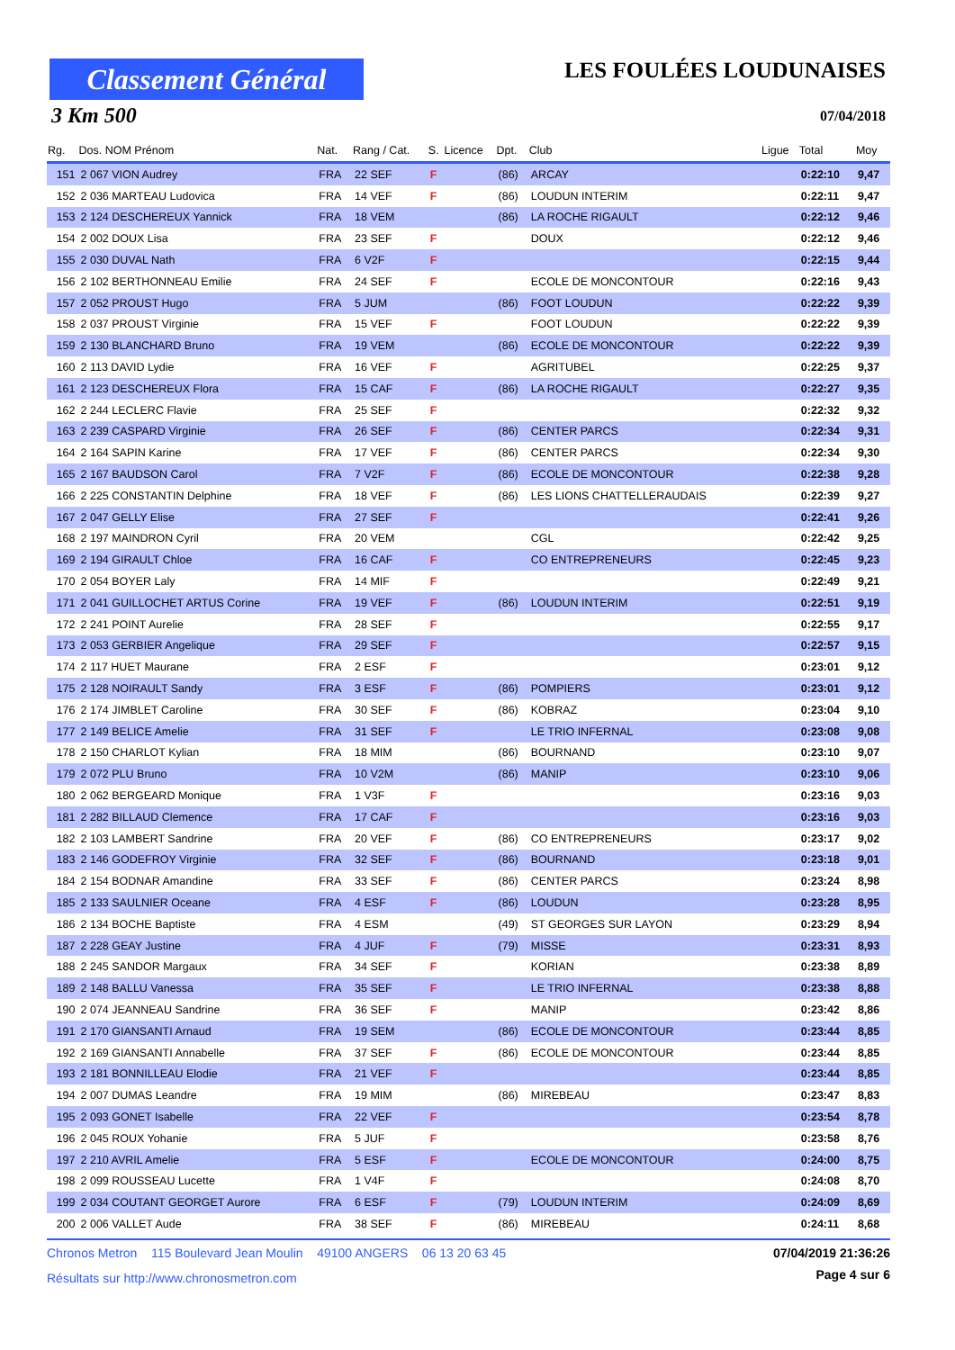Classement Général
3 Km 500
LES FOULÉES LOUDUNAISES
07/04/2018
| Rg. | Dos. NOM Prénom | Nat. | Rang / Cat. | S. | Licence | Dpt. | Club | Ligue | Total | Moy |
| --- | --- | --- | --- | --- | --- | --- | --- | --- | --- | --- |
| 151 | 2 067 VION Audrey | FRA | 22 SEF | F | | (86) | ARCAY | | 0:22:10 | 9,47 |
| 152 | 2 036 MARTEAU Ludovica | FRA | 14 VEF | F | | (86) | LOUDUN INTERIM | | 0:22:11 | 9,47 |
| 153 | 2 124 DESCHEREUX Yannick | FRA | 18 VEM | | | (86) | LA ROCHE RIGAULT | | 0:22:12 | 9,46 |
| 154 | 2 002 DOUX Lisa | FRA | 23 SEF | F | | | DOUX | | 0:22:12 | 9,46 |
| 155 | 2 030 DUVAL Nath | FRA | 6 V2F | F | | | | | 0:22:15 | 9,44 |
| 156 | 2 102 BERTHONNEAU Emilie | FRA | 24 SEF | F | | | ECOLE DE MONCONTOUR | | 0:22:16 | 9,43 |
| 157 | 2 052 PROUST Hugo | FRA | 5 JUM | | | (86) | FOOT LOUDUN | | 0:22:22 | 9,39 |
| 158 | 2 037 PROUST Virginie | FRA | 15 VEF | F | | | FOOT LOUDUN | | 0:22:22 | 9,39 |
| 159 | 2 130 BLANCHARD Bruno | FRA | 19 VEM | | | (86) | ECOLE DE MONCONTOUR | | 0:22:22 | 9,39 |
| 160 | 2 113 DAVID Lydie | FRA | 16 VEF | F | | | AGRITUBEL | | 0:22:25 | 9,37 |
| 161 | 2 123 DESCHEREUX Flora | FRA | 15 CAF | F | | (86) | LA ROCHE RIGAULT | | 0:22:27 | 9,35 |
| 162 | 2 244 LECLERC Flavie | FRA | 25 SEF | F | | | | | 0:22:32 | 9,32 |
| 163 | 2 239 CASPARD Virginie | FRA | 26 SEF | F | | (86) | CENTER PARCS | | 0:22:34 | 9,31 |
| 164 | 2 164 SAPIN Karine | FRA | 17 VEF | F | | (86) | CENTER PARCS | | 0:22:34 | 9,30 |
| 165 | 2 167 BAUDSON Carol | FRA | 7 V2F | F | | (86) | ECOLE DE MONCONTOUR | | 0:22:38 | 9,28 |
| 166 | 2 225 CONSTANTIN Delphine | FRA | 18 VEF | F | | (86) | LES LIONS CHATTELLERAUDAIS | | 0:22:39 | 9,27 |
| 167 | 2 047 GELLY Elise | FRA | 27 SEF | F | | | | | 0:22:41 | 9,26 |
| 168 | 2 197 MAINDRON Cyril | FRA | 20 VEM | | | | CGL | | 0:22:42 | 9,25 |
| 169 | 2 194 GIRAULT Chloe | FRA | 16 CAF | F | | | CO ENTREPRENEURS | | 0:22:45 | 9,23 |
| 170 | 2 054 BOYER Laly | FRA | 14 MIF | F | | | | | 0:22:49 | 9,21 |
| 171 | 2 041 GUILLOCHET ARTUS Corine | FRA | 19 VEF | F | | (86) | LOUDUN INTERIM | | 0:22:51 | 9,19 |
| 172 | 2 241 POINT Aurelie | FRA | 28 SEF | F | | | | | 0:22:55 | 9,17 |
| 173 | 2 053 GERBIER Angelique | FRA | 29 SEF | F | | | | | 0:22:57 | 9,15 |
| 174 | 2 117 HUET Maurane | FRA | 2 ESF | F | | | | | 0:23:01 | 9,12 |
| 175 | 2 128 NOIRAULT Sandy | FRA | 3 ESF | F | | (86) | POMPIERS | | 0:23:01 | 9,12 |
| 176 | 2 174 JIMBLET Caroline | FRA | 30 SEF | F | | (86) | KOBRAZ | | 0:23:04 | 9,10 |
| 177 | 2 149 BELICE Amelie | FRA | 31 SEF | F | | | LE TRIO INFERNAL | | 0:23:08 | 9,08 |
| 178 | 2 150 CHARLOT Kylian | FRA | 18 MIM | | | (86) | BOURNAND | | 0:23:10 | 9,07 |
| 179 | 2 072 PLU Bruno | FRA | 10 V2M | | | (86) | MANIP | | 0:23:10 | 9,06 |
| 180 | 2 062 BERGEARD Monique | FRA | 1 V3F | F | | | | | 0:23:16 | 9,03 |
| 181 | 2 282 BILLAUD Clemence | FRA | 17 CAF | F | | | | | 0:23:16 | 9,03 |
| 182 | 2 103 LAMBERT Sandrine | FRA | 20 VEF | F | | (86) | CO ENTREPRENEURS | | 0:23:17 | 9,02 |
| 183 | 2 146 GODEFROY Virginie | FRA | 32 SEF | F | | (86) | BOURNAND | | 0:23:18 | 9,01 |
| 184 | 2 154 BODNAR Amandine | FRA | 33 SEF | F | | (86) | CENTER PARCS | | 0:23:24 | 8,98 |
| 185 | 2 133 SAULNIER Oceane | FRA | 4 ESF | F | | (86) | LOUDUN | | 0:23:28 | 8,95 |
| 186 | 2 134 BOCHE Baptiste | FRA | 4 ESM | | | (49) | ST GEORGES SUR LAYON | | 0:23:29 | 8,94 |
| 187 | 2 228 GEAY Justine | FRA | 4 JUF | F | | (79) | MISSE | | 0:23:31 | 8,93 |
| 188 | 2 245 SANDOR Margaux | FRA | 34 SEF | F | | | KORIAN | | 0:23:38 | 8,89 |
| 189 | 2 148 BALLU Vanessa | FRA | 35 SEF | F | | | LE TRIO INFERNAL | | 0:23:38 | 8,88 |
| 190 | 2 074 JEANNEAU Sandrine | FRA | 36 SEF | F | | | MANIP | | 0:23:42 | 8,86 |
| 191 | 2 170 GIANSANTI Arnaud | FRA | 19 SEM | | | (86) | ECOLE DE MONCONTOUR | | 0:23:44 | 8,85 |
| 192 | 2 169 GIANSANTI Annabelle | FRA | 37 SEF | F | | (86) | ECOLE DE MONCONTOUR | | 0:23:44 | 8,85 |
| 193 | 2 181 BONNILLEAU Elodie | FRA | 21 VEF | F | | | | | 0:23:44 | 8,85 |
| 194 | 2 007 DUMAS Leandre | FRA | 19 MIM | | | (86) | MIREBEAU | | 0:23:47 | 8,83 |
| 195 | 2 093 GONET Isabelle | FRA | 22 VEF | F | | | | | 0:23:54 | 8,78 |
| 196 | 2 045 ROUX Yohanie | FRA | 5 JUF | F | | | | | 0:23:58 | 8,76 |
| 197 | 2 210 AVRIL Amelie | FRA | 5 ESF | F | | | ECOLE DE MONCONTOUR | | 0:24:00 | 8,75 |
| 198 | 2 099 ROUSSEAU Lucette | FRA | 1 V4F | F | | | | | 0:24:08 | 8,70 |
| 199 | 2 034 COUTANT GEORGET Aurore | FRA | 6 ESF | F | | (79) | LOUDUN INTERIM | | 0:24:09 | 8,69 |
| 200 | 2 006 VALLET Aude | FRA | 38 SEF | F | | (86) | MIREBEAU | | 0:24:11 | 8,68 |
Chronos Metron 115 Boulevard Jean Moulin 49100 ANGERS 06 13 20 63 45 07/04/2019 21:36:26
Résultats sur http://www.chronosmetron.com
Page 4 sur 6